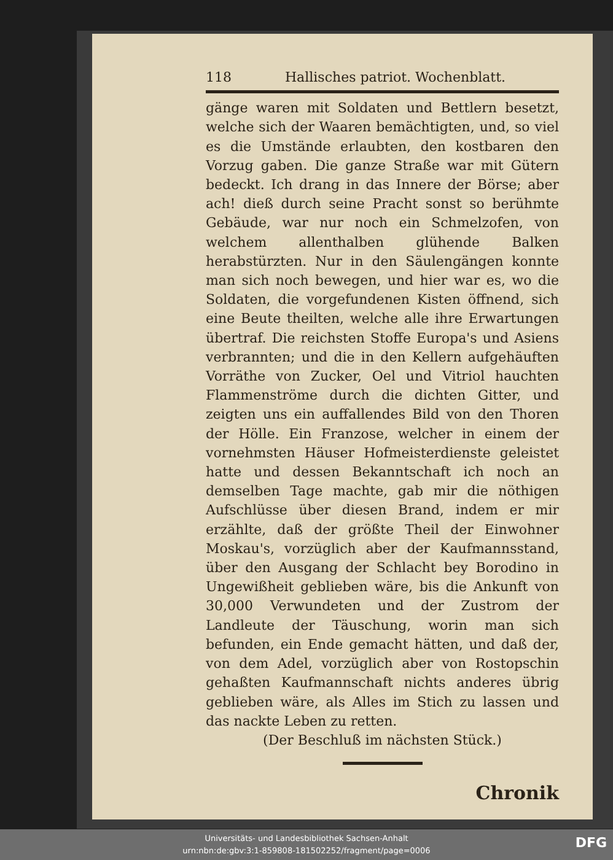118 Hallisches patriot. Wochenblatt.
gänge waren mit Soldaten und Bettlern besetzt, welche sich der Waaren bemächtigten, und, so viel es die Umstände erlaubten, den kostbaren den Vorzug gaben. Die ganze Straße war mit Gütern bedeckt. Ich drang in das Innere der Börse; aber ach! dieß durch seine Pracht sonst so berühmte Gebäude, war nur noch ein Schmelzofen, von welchem allenthalben glühende Balken herabstürzten. Nur in den Säulengängen konnte man sich noch bewegen, und hier war es, wo die Soldaten, die vorgefundenen Kisten öffnend, sich eine Beute theilten, welche alle ihre Erwartungen übertraf. Die reichsten Stoffe Europa's und Asiens verbrannten; und die in den Kellern aufgehäuften Vorräthe von Zucker, Oel und Vitriol hauchten Flammenströme durch die dichten Gitter, und zeigten uns ein auffallendes Bild von den Thoren der Hölle. Ein Franzose, welcher in einem der vornehmsten Häuser Hofmeisterdienste geleistet hatte und dessen Bekanntschaft ich noch an demselben Tage machte, gab mir die nöthigen Aufschlüsse über diesen Brand, indem er mir erzählte, daß der größte Theil der Einwohner Moskau's, vorzüglich aber der Kaufmannsstand, über den Ausgang der Schlacht bey Borodino in Ungewißheit geblieben wäre, bis die Ankunft von 30,000 Verwundeten und der Zustrom der Landleute der Täuschung, worin man sich befunden, ein Ende gemacht hätten, und daß der, von dem Adel, vorzüglich aber von Rostopschin gehaßten Kaufmannschaft nichts anderes übrig geblieben wäre, als Alles im Stich zu lassen und das nackte Leben zu retten.
(Der Beschluß im nächsten Stück.)
Chronik
Universitäts- und Landesbibliothek Sachsen-Anhalt
urn:nbn:de:gbv:3:1-859808-181502252/fragment/page=0006
DFG